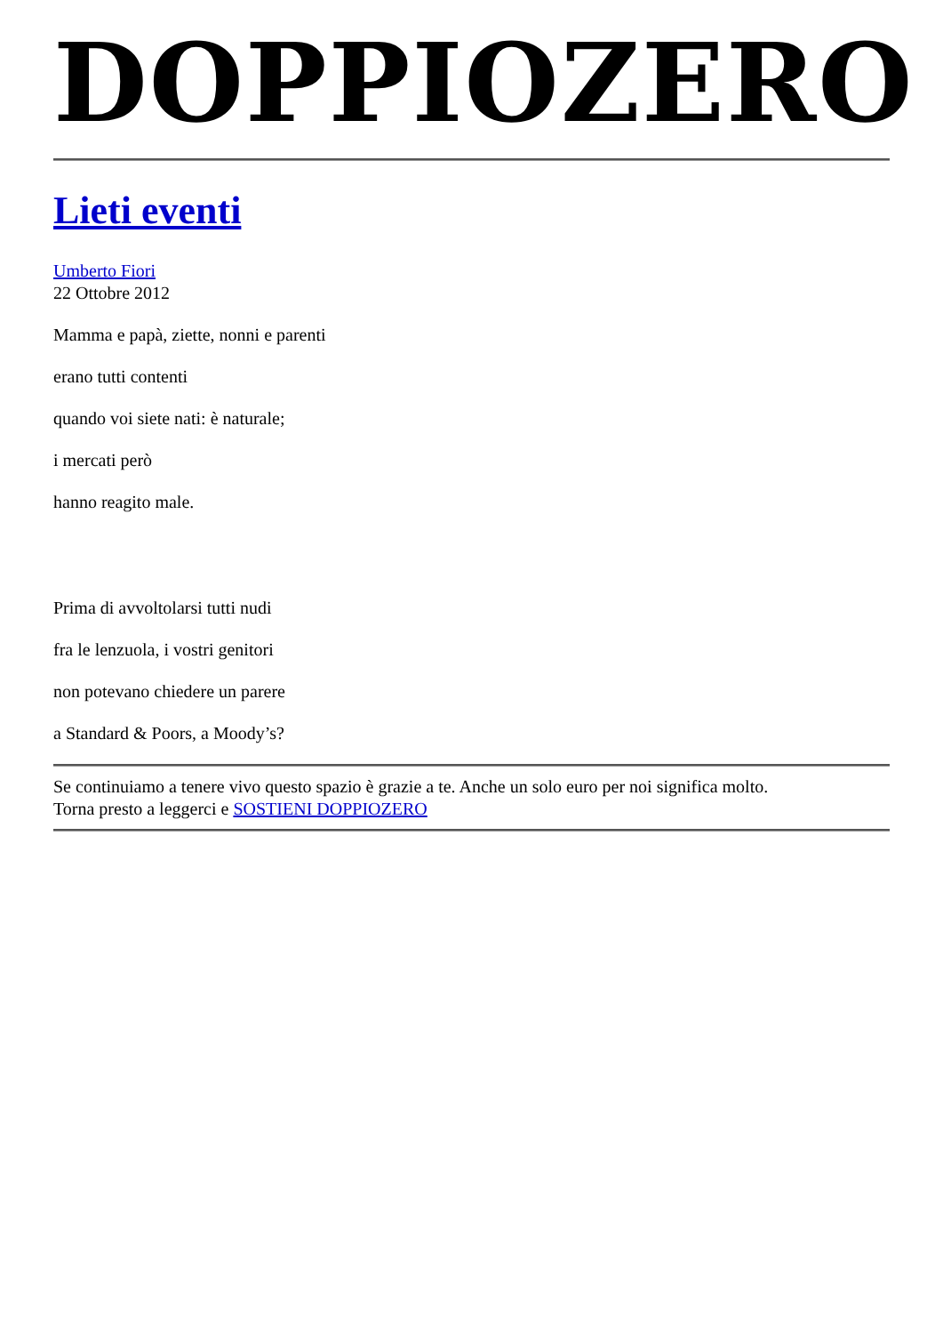DOPPIOZERO
Lieti eventi
Umberto Fiori
22 Ottobre 2012
Mamma e papà, ziette, nonni e parenti
erano tutti contenti
quando voi siete nati: è naturale;
i mercati però
hanno reagito male.
Prima di avvoltolarsi tutti nudi
fra le lenzuola, i vostri genitori
non potevano chiedere un parere
a Standard & Poors, a Moody’s?
Se continuiamo a tenere vivo questo spazio è grazie a te. Anche un solo euro per noi significa molto.
Torna presto a leggerci e SOSTIENI DOPPIOZERO